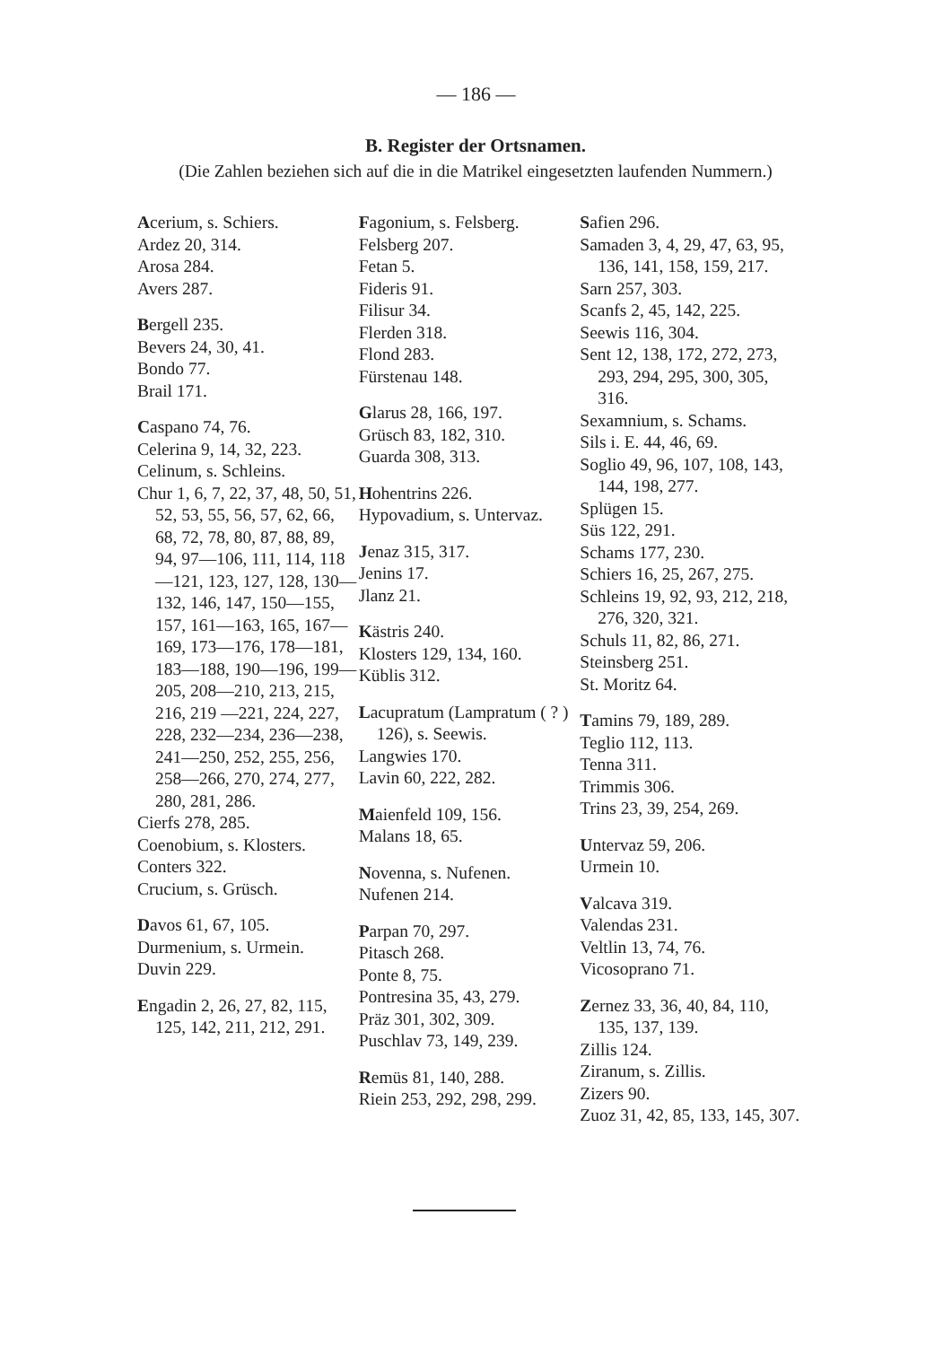— 186 —
B. Register der Ortsnamen.
(Die Zahlen beziehen sich auf die in die Matrikel eingesetzten laufenden Nummern.)
Acerium, s. Schiers.
Ardez 20, 314.
Arosa 284.
Avers 287.
Bergell 235.
Bevers 24, 30, 41.
Bondo 77.
Brail 171.
Caspano 74, 76.
Celerina 9, 14, 32, 223.
Celinum, s. Schleins.
Chur 1, 6, 7, 22, 37, 48, 50, 51, 52, 53, 55, 56, 57, 62, 66, 68, 72, 78, 80, 87, 88, 89, 94, 97—106, 111, 114, 118 —121, 123, 127, 128, 130—132, 146, 147, 150—155, 157, 161—163, 165, 167—169, 173—176, 178—181, 183—188, 190—196, 199—205, 208—210, 213, 215, 216, 219 —221, 224, 227, 228, 232—234, 236—238, 241—250, 252, 255, 256, 258—266, 270, 274, 277, 280, 281, 286.
Cierfs 278, 285.
Coenobium, s. Klosters.
Conters 322.
Crucium, s. Grüsch.
Davos 61, 67, 105.
Durmenium, s. Urmein.
Duvin 229.
Engadin 2, 26, 27, 82, 115, 125, 142, 211, 212, 291.
Fagonium, s. Felsberg.
Felsberg 207.
Fetan 5.
Fideris 91.
Filisur 34.
Flerden 318.
Flond 283.
Fürstenau 148.
Glarus 28, 166, 197.
Grüsch 83, 182, 310.
Guarda 308, 313.
Hohentrins 226.
Hypovadium, s. Untervaz.
Jenaz 315, 317.
Jenins 17.
Jlanz 21.
Kästris 240.
Klosters 129, 134, 160.
Küblis 312.
Lacupratum (Lampratum ( ? ) 126), s. Seewis.
Langwies 170.
Lavin 60, 222, 282.
Maienfeld 109, 156.
Malans 18, 65.
Novenna, s. Nufenen.
Nufenen 214.
Parpan 70, 297.
Pitasch 268.
Ponte 8, 75.
Pontresina 35, 43, 279.
Präz 301, 302, 309.
Puschlav 73, 149, 239.
Remüs 81, 140, 288.
Riein 253, 292, 298, 299.
Safien 296.
Samaden 3, 4, 29, 47, 63, 95, 136, 141, 158, 159, 217.
Sarn 257, 303.
Scanfs 2, 45, 142, 225.
Seewis 116, 304.
Sent 12, 138, 172, 272, 273, 293, 294, 295, 300, 305, 316.
Sexamnium, s. Schams.
Sils i. E. 44, 46, 69.
Soglio 49, 96, 107, 108, 143, 144, 198, 277.
Splügen 15.
Süs 122, 291.
Schams 177, 230.
Schiers 16, 25, 267, 275.
Schleins 19, 92, 93, 212, 218, 276, 320, 321.
Schuls 11, 82, 86, 271.
Steinsberg 251.
St. Moritz 64.
Tamins 79, 189, 289.
Teglio 112, 113.
Tenna 311.
Trimmis 306.
Trins 23, 39, 254, 269.
Untervaz 59, 206.
Urmein 10.
Valcava 319.
Valendas 231.
Veltlin 13, 74, 76.
Vicosoprano 71.
Zernez 33, 36, 40, 84, 110, 135, 137, 139.
Zillis 124.
Ziranum, s. Zillis.
Zizers 90.
Zuoz 31, 42, 85, 133, 145, 307.